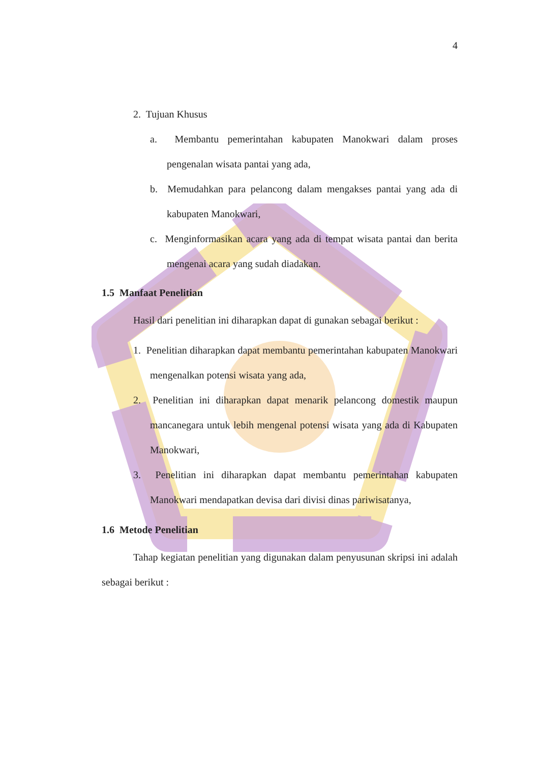4
2. Tujuan Khusus
a. Membantu pemerintahan kabupaten Manokwari dalam proses pengenalan wisata pantai yang ada,
b. Memudahkan para pelancong dalam mengakses pantai yang ada di kabupaten Manokwari,
c. Menginformasikan acara yang ada di tempat wisata pantai dan berita mengenai acara yang sudah diadakan.
1.5 Manfaat Penelitian
Hasil dari penelitian ini diharapkan dapat di gunakan sebagai berikut :
1. Penelitian diharapkan dapat membantu pemerintahan kabupaten Manokwari mengenalkan potensi wisata yang ada,
2. Penelitian ini diharapkan dapat menarik pelancong domestik maupun mancanegara untuk lebih mengenal potensi wisata yang ada di Kabupaten Manokwari,
3. Penelitian ini diharapkan dapat membantu pemerintahan kabupaten Manokwari mendapatkan devisa dari divisi dinas pariwisatanya,
1.6 Metode Penelitian
Tahap kegiatan penelitian yang digunakan dalam penyusunan skripsi ini adalah sebagai berikut :